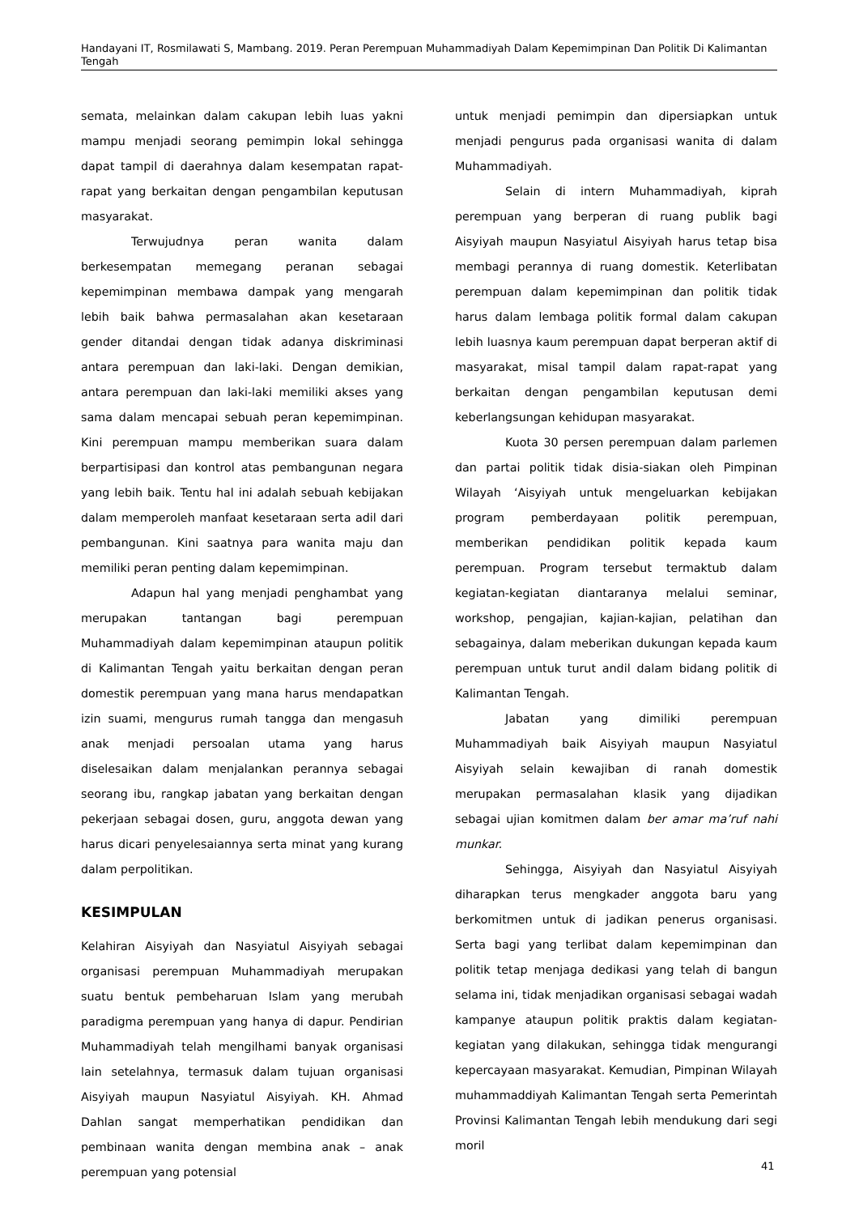Handayani IT, Rosmilawati S, Mambang. 2019. Peran Perempuan Muhammadiyah Dalam Kepemimpinan Dan Politik Di Kalimantan Tengah
semata, melainkan dalam cakupan lebih luas yakni mampu menjadi seorang pemimpin lokal sehingga dapat tampil di daerahnya dalam kesempatan rapat-rapat yang berkaitan dengan pengambilan keputusan masyarakat.
Terwujudnya peran wanita dalam berkesempatan memegang peranan sebagai kepemimpinan membawa dampak yang mengarah lebih baik bahwa permasalahan akan kesetaraan gender ditandai dengan tidak adanya diskriminasi antara perempuan dan laki-laki. Dengan demikian, antara perempuan dan laki-laki memiliki akses yang sama dalam mencapai sebuah peran kepemimpinan. Kini perempuan mampu memberikan suara dalam berpartisipasi dan kontrol atas pembangunan negara yang lebih baik. Tentu hal ini adalah sebuah kebijakan dalam memperoleh manfaat kesetaraan serta adil dari pembangunan. Kini saatnya para wanita maju dan memiliki peran penting dalam kepemimpinan.
Adapun hal yang menjadi penghambat yang merupakan tantangan bagi perempuan Muhammadiyah dalam kepemimpinan ataupun politik di Kalimantan Tengah yaitu berkaitan dengan peran domestik perempuan yang mana harus mendapatkan izin suami, mengurus rumah tangga dan mengasuh anak menjadi persoalan utama yang harus diselesaikan dalam menjalankan perannya sebagai seorang ibu, rangkap jabatan yang berkaitan dengan pekerjaan sebagai dosen, guru, anggota dewan yang harus dicari penyelesaiannya serta minat yang kurang dalam perpolitikan.
KESIMPULAN
Kelahiran Aisyiyah dan Nasyiatul Aisyiyah sebagai organisasi perempuan Muhammadiyah merupakan suatu bentuk pembeharuan Islam yang merubah paradigma perempuan yang hanya di dapur. Pendirian Muhammadiyah telah mengilhami banyak organisasi lain setelahnya, termasuk dalam tujuan organisasi Aisyiyah maupun Nasyiatul Aisyiyah. KH. Ahmad Dahlan sangat memperhatikan pendidikan dan pembinaan wanita dengan membina anak – anak perempuan yang potensial
untuk menjadi pemimpin dan dipersiapkan untuk menjadi pengurus pada organisasi wanita di dalam Muhammadiyah.
Selain di intern Muhammadiyah, kiprah perempuan yang berperan di ruang publik bagi Aisyiyah maupun Nasyiatul Aisyiyah harus tetap bisa membagi perannya di ruang domestik. Keterlibatan perempuan dalam kepemimpinan dan politik tidak harus dalam lembaga politik formal dalam cakupan lebih luasnya kaum perempuan dapat berperan aktif di masyarakat, misal tampil dalam rapat-rapat yang berkaitan dengan pengambilan keputusan demi keberlangsungan kehidupan masyarakat.
Kuota 30 persen perempuan dalam parlemen dan partai politik tidak disia-siakan oleh Pimpinan Wilayah ‘Aisyiyah untuk mengeluarkan kebijakan program pemberdayaan politik perempuan, memberikan pendidikan politik kepada kaum perempuan. Program tersebut termaktub dalam kegiatan-kegiatan diantaranya melalui seminar, workshop, pengajian, kajian-kajian, pelatihan dan sebagainya, dalam meberikan dukungan kepada kaum perempuan untuk turut andil dalam bidang politik di Kalimantan Tengah.
Jabatan yang dimiliki perempuan Muhammadiyah baik Aisyiyah maupun Nasyiatul Aisyiyah selain kewajiban di ranah domestik merupakan permasalahan klasik yang dijadikan sebagai ujian komitmen dalam ber amar ma’ruf nahi munkar.
Sehingga, Aisyiyah dan Nasyiatul Aisyiyah diharapkan terus mengkader anggota baru yang berkomitmen untuk di jadikan penerus organisasi. Serta bagi yang terlibat dalam kepemimpinan dan politik tetap menjaga dedikasi yang telah di bangun selama ini, tidak menjadikan organisasi sebagai wadah kampanye ataupun politik praktis dalam kegiatan-kegiatan yang dilakukan, sehingga tidak mengurangi kepercayaan masyarakat. Kemudian, Pimpinan Wilayah muhammaddiyah Kalimantan Tengah serta Pemerintah Provinsi Kalimantan Tengah lebih mendukung dari segi moril
41